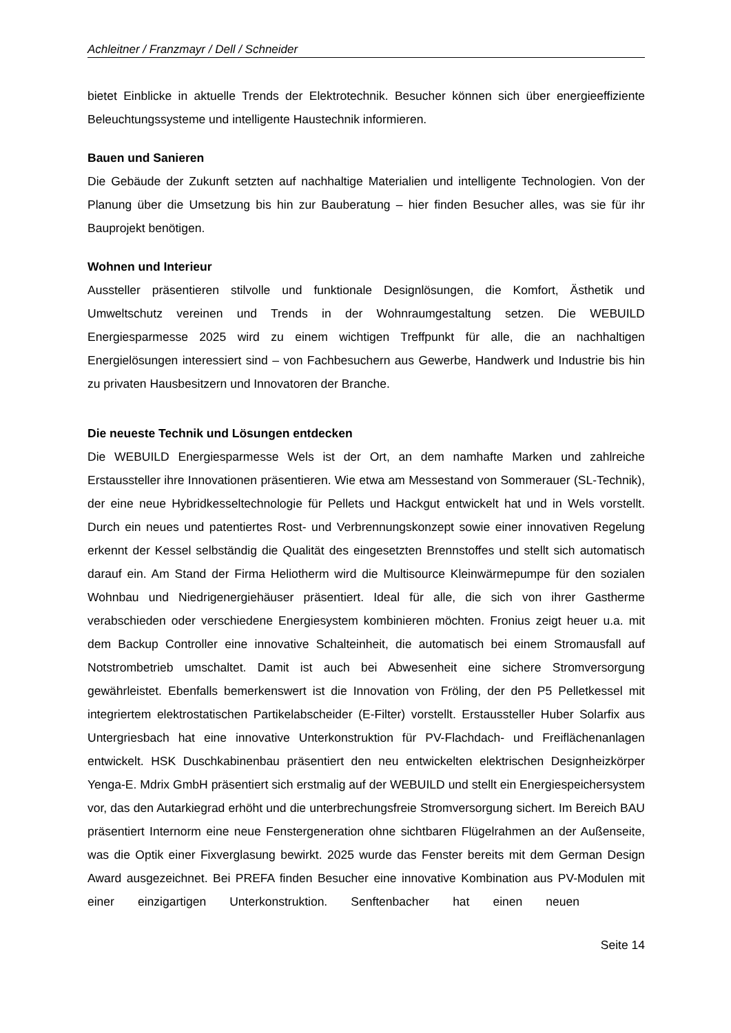Achleitner / Franzmayr / Dell / Schneider
bietet Einblicke in aktuelle Trends der Elektrotechnik. Besucher können sich über energieeffiziente Beleuchtungssysteme und intelligente Haustechnik informieren.
Bauen und Sanieren
Die Gebäude der Zukunft setzten auf nachhaltige Materialien und intelligente Technologien. Von der Planung über die Umsetzung bis hin zur Bauberatung – hier finden Besucher alles, was sie für ihr Bauprojekt benötigen.
Wohnen und Interieur
Aussteller präsentieren stilvolle und funktionale Designlösungen, die Komfort, Ästhetik und Umweltschutz vereinen und Trends in der Wohnraumgestaltung setzen. Die WEBUILD Energiesparmesse 2025 wird zu einem wichtigen Treffpunkt für alle, die an nachhaltigen Energielösungen interessiert sind – von Fachbesuchern aus Gewerbe, Handwerk und Industrie bis hin zu privaten Hausbesitzern und Innovatoren der Branche.
Die neueste Technik und Lösungen entdecken
Die WEBUILD Energiesparmesse Wels ist der Ort, an dem namhafte Marken und zahlreiche Erstaussteller ihre Innovationen präsentieren. Wie etwa am Messestand von Sommerauer (SL-Technik), der eine neue Hybridkesseltechnologie für Pellets und Hackgut entwickelt hat und in Wels vorstellt. Durch ein neues und patentiertes Rost- und Verbrennungskonzept sowie einer innovativen Regelung erkennt der Kessel selbständig die Qualität des eingesetzten Brennstoffes und stellt sich automatisch darauf ein. Am Stand der Firma Heliotherm wird die Multisource Kleinwärmepumpe für den sozialen Wohnbau und Niedrigenergiehäuser präsentiert. Ideal für alle, die sich von ihrer Gastherme verabschieden oder verschiedene Energiesystem kombinieren möchten. Fronius zeigt heuer u.a. mit dem Backup Controller eine innovative Schalteinheit, die automatisch bei einem Stromausfall auf Notstrombetrieb umschaltet. Damit ist auch bei Abwesenheit eine sichere Stromversorgung gewährleistet. Ebenfalls bemerkenswert ist die Innovation von Fröling, der den P5 Pelletkessel mit integriertem elektrostatischen Partikelabscheider (E-Filter) vorstellt. Erstaussteller Huber Solarfix aus Untergriesbach hat eine innovative Unterkonstruktion für PV-Flachdach- und Freiflächenanlagen entwickelt. HSK Duschkabinenbau präsentiert den neu entwickelten elektrischen Designheizkörper Yenga-E. Mdrix GmbH präsentiert sich erstmalig auf der WEBUILD und stellt ein Energiespeichersystem vor, das den Autarkiegrad erhöht und die unterbrechungsfreie Stromversorgung sichert. Im Bereich BAU präsentiert Internorm eine neue Fenstergeneration ohne sichtbaren Flügelrahmen an der Außenseite, was die Optik einer Fixverglasung bewirkt. 2025 wurde das Fenster bereits mit dem German Design Award ausgezeichnet. Bei PREFA finden Besucher eine innovative Kombination aus PV-Modulen mit einer einzigartigen Unterkonstruktion. Senftenbacher hat einen neuen
Seite 14